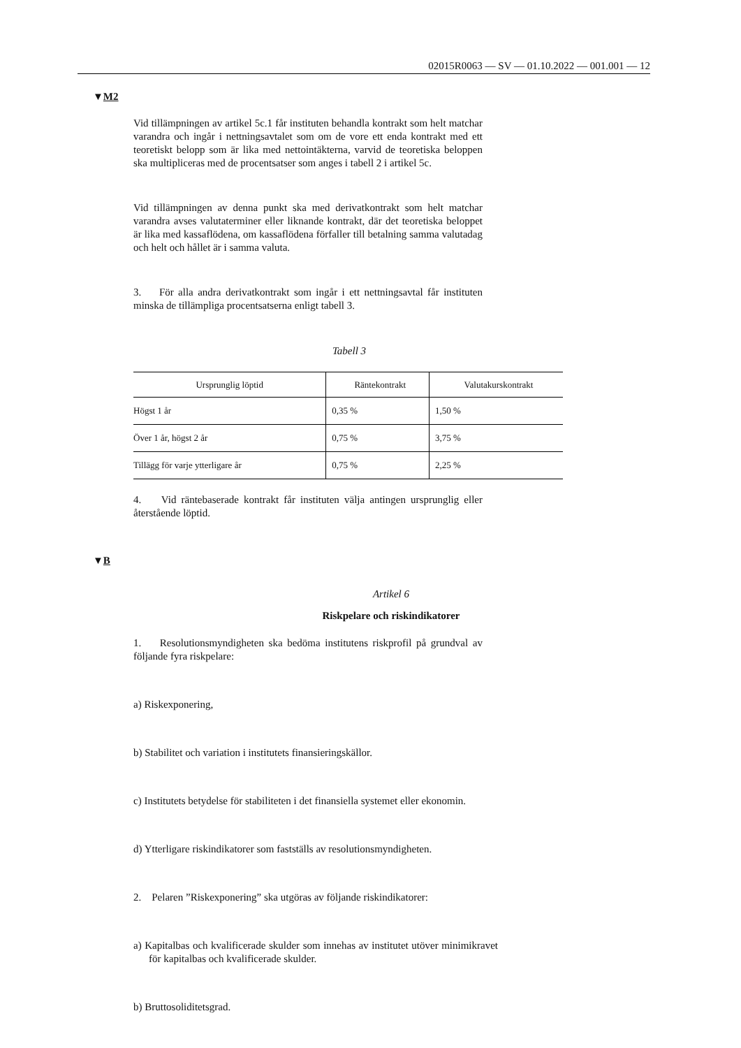02015R0063 — SV — 01.10.2022 — 001.001 — 12
▼M2
Vid tillämpningen av artikel 5c.1 får instituten behandla kontrakt som helt matchar varandra och ingår i nettningsavtalet som om de vore ett enda kontrakt med ett teoretiskt belopp som är lika med nettointäkterna, varvid de teoretiska beloppen ska multipliceras med de procentsatser som anges i tabell 2 i artikel 5c.
Vid tillämpningen av denna punkt ska med derivatkontrakt som helt matchar varandra avses valutaterminer eller liknande kontrakt, där det teoretiska beloppet är lika med kassaflödena, om kassaflödena förfaller till betalning samma valutadag och helt och hållet är i samma valuta.
3. För alla andra derivatkontrakt som ingår i ett nettningsavtal får instituten minska de tillämpliga procentsatserna enligt tabell 3.
Tabell 3
| Ursprunglig löptid | Räntekontrakt | Valutakurskontrakt |
| --- | --- | --- |
| Högst 1 år | 0,35 % | 1,50 % |
| Över 1 år, högst 2 år | 0,75 % | 3,75 % |
| Tillägg för varje ytterligare år | 0,75 % | 2,25 % |
4. Vid räntebaserade kontrakt får instituten välja antingen ursprunglig eller återstående löptid.
▼B
Artikel 6
Riskpelare och riskindikatorer
1. Resolutionsmyndigheten ska bedöma institutens riskprofil på grundval av följande fyra riskpelare:
a) Riskexponering,
b) Stabilitet och variation i institutets finansieringskällor.
c) Institutets betydelse för stabiliteten i det finansiella systemet eller ekonomin.
d) Ytterligare riskindikatorer som fastställs av resolutionsmyndigheten.
2. Pelaren ”Riskexponering” ska utgöras av följande riskindikatorer:
a) Kapitalbas och kvalificerade skulder som innehas av institutet utöver minimikravet för kapitalbas och kvalificerade skulder.
b) Bruttosoliditetsgrad.